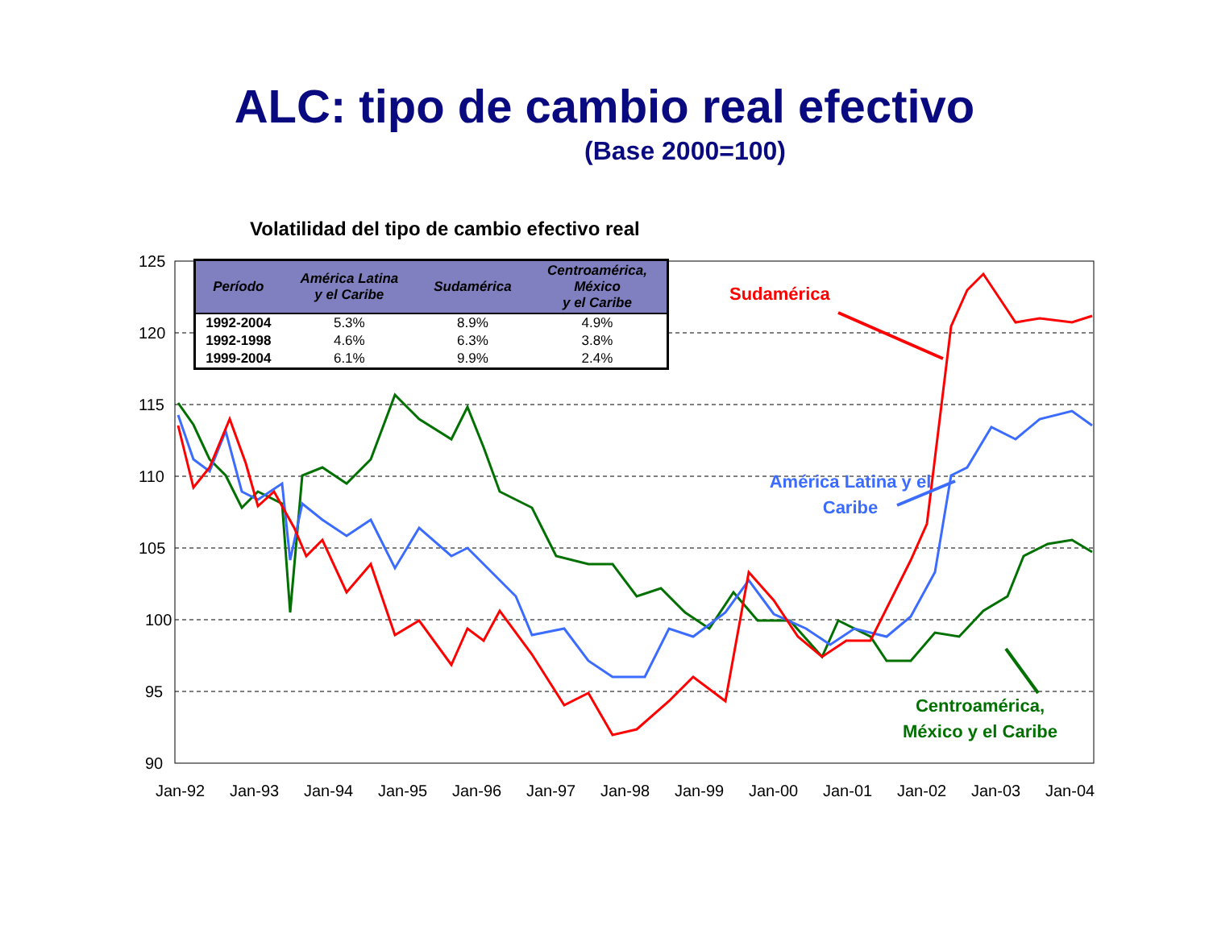ALC: tipo de cambio real efectivo
(Base 2000=100)
Volatilidad del tipo de cambio efectivo real
125
120
115
110
105
100
95
90
Jan-92
Jan-93
Jan-94
Jan-95
Jan-96
Jan-97
Jan-98
Jan-99
Jan-00
Jan-01
Jan-02
Jan-03
Jan-04
| Período | América Latina y el Caribe | Sudamérica | Centroamérica, México y el Caribe |
| --- | --- | --- | --- |
| 1992-2004 | 5.3% | 8.9% | 4.9% |
| 1992-1998 | 4.6% | 6.3% | 3.8% |
| 1999-2004 | 6.1% | 9.9% | 2.4% |
Sudamérica
América Latina y el Caribe
Centroamérica,
México y el Caribe